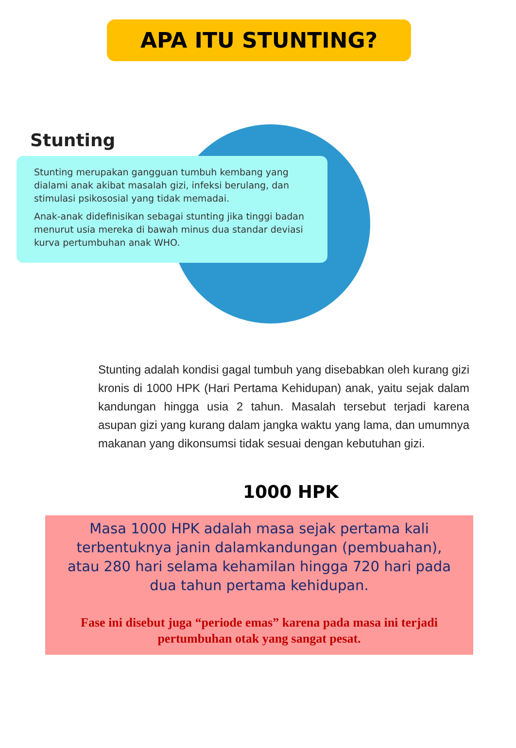APA ITU STUNTING?
Stunting
Stunting merupakan gangguan tumbuh kembang yang dialami anak akibat masalah gizi, infeksi berulang, dan stimulasi psikososial yang tidak memadai.
Anak-anak didefinisikan sebagai stunting jika tinggi badan menurut usia mereka di bawah minus dua standar deviasi kurva pertumbuhan anak WHO.
Stunting adalah kondisi gagal tumbuh yang disebabkan oleh kurang gizi kronis di 1000 HPK (Hari Pertama Kehidupan) anak, yaitu sejak dalam kandungan hingga usia 2 tahun. Masalah tersebut terjadi karena asupan gizi yang kurang dalam jangka waktu yang lama, dan umumnya makanan yang dikonsumsi tidak sesuai dengan kebutuhan gizi.
1000 HPK
Masa 1000 HPK adalah masa sejak pertama kali
terbentuknya janin dalamkandungan (pembuahan),
atau 280 hari selama kehamilan hingga 720 hari pada
dua tahun pertama kehidupan.
Fase ini disebut juga “periode emas” karena pada masa ini terjadi pertumbuhan otak yang sangat pesat.